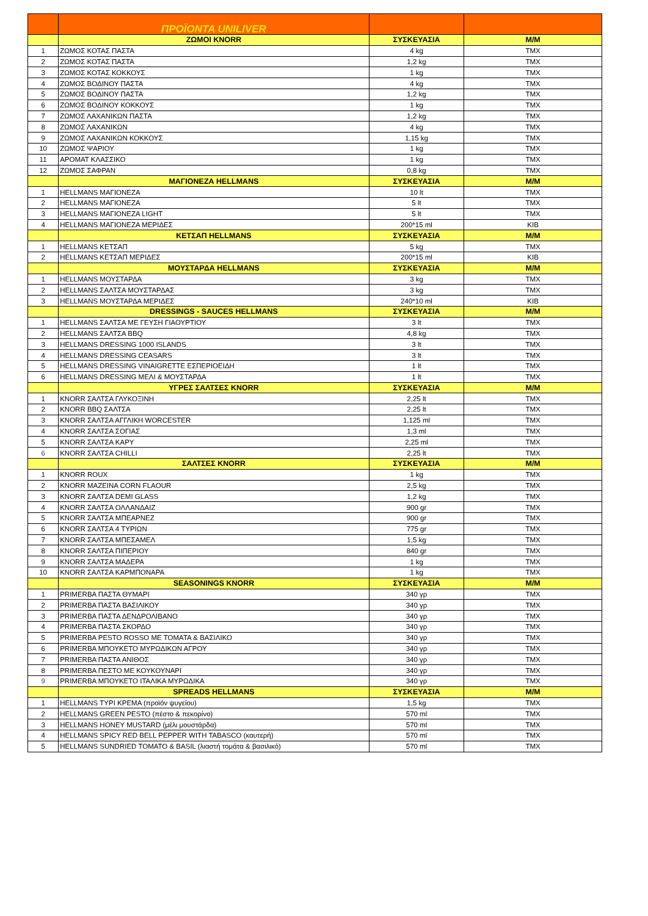| | ΠΡΟΪΟΝΤΑ UNILIVER | | |
| | ΖΩΜΟΙ KNORR | ΣΥΣΚΕΥΑΣΙΑ | Μ/Μ |
| 1 | ΖΩΜΟΣ ΚΟΤΑΣ ΠΑΣΤΑ | 4 kg | ΤΜΧ |
| 2 | ΖΩΜΟΣ ΚΟΤΑΣ ΠΑΣΤΑ | 1,2 kg | ΤΜΧ |
| 3 | ΖΩΜΟΣ ΚΟΤΑΣ ΚΟΚΚΟΥΣ | 1 kg | ΤΜΧ |
| 4 | ΖΩΜΟΣ ΒΟΔΙΝΟΥ ΠΑΣΤΑ | 4 kg | ΤΜΧ |
| 5 | ΖΩΜΟΣ ΒΟΔΙΝΟΥ ΠΑΣΤΑ | 1,2 kg | ΤΜΧ |
| 6 | ΖΩΜΟΣ ΒΟΔΙΝΟΥ ΚΟΚΚΟΥΣ | 1 kg | ΤΜΧ |
| 7 | ΖΩΜΟΣ ΛΑΧΑΝΙΚΩΝ ΠΑΣΤΑ | 1,2 kg | ΤΜΧ |
| 8 | ΖΩΜΟΣ ΛΑΧΑΝΙΚΩΝ | 4 kg | ΤΜΧ |
| 9 | ΖΩΜΟΣ ΛΑΧΑΝΙΚΩΝ ΚΟΚΚΟΥΣ | 1,15 kg | ΤΜΧ |
| 10 | ΖΩΜΟΣ ΨΑΡΙΟΥ | 1 kg | ΤΜΧ |
| 11 | ΑΡΟΜΑΤ ΚΛΑΣΣΙΚΟ | 1 kg | ΤΜΧ |
| 12 | ΖΩΜΟΣ ΣΑΦΡΑΝ | 0,8 kg | ΤΜΧ |
| | ΜΑΓΙΟΝΕΖΑ HELLMANS | ΣΥΣΚΕΥΑΣΙΑ | Μ/Μ |
| 1 | HELLMANS ΜΑΓΙΟΝΕΖΑ | 10 lt | ΤΜΧ |
| 2 | HELLMANS ΜΑΓΙΟΝΕΖΑ | 5 lt | ΤΜΧ |
| 3 | HELLMANS ΜΑΓΙΟΝΕΖΑ LIGHT | 5 lt | ΤΜΧ |
| 4 | HELLMANS ΜΑΓΙΟΝΕΖΑ ΜΕΡΙΔΕΣ | 200*15 ml | ΚΙΒ |
| | ΚΕΤΣΑΠ HELLMANS | ΣΥΣΚΕΥΑΣΙΑ | Μ/Μ |
| 1 | HELLMANS ΚΕΤΣΑΠ | 5 kg | ΤΜΧ |
| 2 | HELLMANS ΚΕΤΣΑΠ ΜΕΡΙΔΕΣ | 200*15 ml | ΚΙΒ |
| | ΜΟΥΣΤΑΡΔΑ HELLMANS | ΣΥΣΚΕΥΑΣΙΑ | Μ/Μ |
| 1 | HELLMANS ΜΟΥΣΤΑΡΔΑ | 3 kg | ΤΜΧ |
| 2 | HELLMANS ΣΑΛΤΣΑ ΜΟΥΣΤΑΡΔΑΣ | 3 kg | ΤΜΧ |
| 3 | HELLMANS ΜΟΥΣΤΑΡΔΑ ΜΕΡΙΔΕΣ | 240*10 ml | ΚΙΒ |
| | DRESSINGS - SAUCES HELLMANS | ΣΥΣΚΕΥΑΣΙΑ | Μ/Μ |
| 1 | HELLMANS ΣΑΛΤΣΑ ΜΕ ΓΕΥΣΗ ΓΙΑΟΥΡΤΙΟΥ | 3 lt | ΤΜΧ |
| 2 | HELLMANS ΣΑΛΤΣΑ BBQ | 4,8 kg | ΤΜΧ |
| 3 | HELLMANS DRESSING 1000 ISLANDS | 3 lt | ΤΜΧ |
| 4 | HELLMANS DRESSING CEASARS | 3 lt | ΤΜΧ |
| 5 | HELLMANS DRESSING VINAIGRETTE ΕΣΠΕΡΙΟΕΙΔΗ | 1 lt | ΤΜΧ |
| 6 | HELLMANS DRESSING ΜΕΛΙ & ΜΟΥΣΤΑΡΔΑ | 1 lt | ΤΜΧ |
| | ΥΓΡΕΣ ΣΑΛΤΣΕΣ KNORR | ΣΥΣΚΕΥΑΣΙΑ | Μ/Μ |
| 1 | KNORR ΣΑΛΤΣΑ ΓΛΥΚΟΞΙΝΗ | 2,25 lt | ΤΜΧ |
| 2 | KNORR BBQ ΣΑΛΤΣΑ | 2,25 lt | ΤΜΧ |
| 3 | KNORR ΣΑΛΤΣΑ ΑΓΓΛΙΚΗ WORCESTER | 1,125 ml | ΤΜΧ |
| 4 | KNORR ΣΑΛΤΣΑ ΣΟΓΙΑΣ | 1,3 ml | ΤΜΧ |
| 5 | KNORR ΣΑΛΤΣΑ ΚΑΡΥ | 2,25 ml | ΤΜΧ |
| 6 | KNORR ΣΑΛΤΣΑ CHILLI | 2,25 lt | ΤΜΧ |
| | ΣΑΛΤΣΕΣ KNORR | ΣΥΣΚΕΥΑΣΙΑ | Μ/Μ |
| 1 | KNORR ROUX | 1 kg | ΤΜΧ |
| 2 | KNORR ΜΑΖΕΙΝΑ CORN FLAOUR | 2,5 kg | ΤΜΧ |
| 3 | KNORR ΣΑΛΤΣΑ DEMI GLASS | 1,2 kg | ΤΜΧ |
| 4 | KNORR ΣΑΛΤΣΑ ΟΛΛΑΝΔΑΙΖ | 900 gr | ΤΜΧ |
| 5 | KNORR ΣΑΛΤΣΑ ΜΠΕΑΡΝΕΖ | 900 gr | ΤΜΧ |
| 6 | KNORR ΣΑΛΤΣΑ 4 ΤΥΡΙΩΝ | 775 gr | ΤΜΧ |
| 7 | KNORR ΣΑΛΤΣΑ ΜΠΕΣΑΜΕΛ | 1,5 kg | ΤΜΧ |
| 8 | KNORR ΣΑΛΤΣΑ ΠΙΠΕΡΙΟΥ | 840 gr | ΤΜΧ |
| 9 | KNORR ΣΑΛΤΣΑ ΜΑΔΕΡΑ | 1 kg | ΤΜΧ |
| 10 | KNORR ΣΑΛΤΣΑ ΚΑΡΜΠΟΝΑΡΑ | 1 kg | ΤΜΧ |
| | SEASONINGS KNORR | ΣΥΣΚΕΥΑΣΙΑ | Μ/Μ |
| 1 | PRIMERBA ΠΑΣΤΑ ΘΥΜΑΡΙ | 340 γρ | ΤΜΧ |
| 2 | PRIMERBA ΠΑΣΤΑ ΒΑΣΙΛΙΚΟΥ | 340 γρ | ΤΜΧ |
| 3 | PRIMERBA ΠΑΣΤΑ ΔΕΝΔΡΟΛΙΒΑΝΟ | 340 γρ | ΤΜΧ |
| 4 | PRIMERBA ΠΑΣΤΑ ΣΚΟΡΔΟ | 340 γρ | ΤΜΧ |
| 5 | PRIMERBA PESTO ROSSO ΜΕ ΤΟΜΑΤΑ & ΒΑΣΙΛΙΚΟ | 340 γρ | ΤΜΧ |
| 6 | PRIMERBA ΜΠΟΥΚΕΤΟ ΜΥΡΩΔΙΚΩΝ ΑΓΡΟΥ | 340 γρ | ΤΜΧ |
| 7 | PRIMERBA ΠΑΣΤΑ ΑΝΙΘΟΣ | 340 γρ | ΤΜΧ |
| 8 | PRIMERBA ΠΕΣΤΟ ΜΕ ΚΟΥΚΟΥΝΑΡΙ | 340 γρ | ΤΜΧ |
| 9 | PRIMERBA ΜΠΟΥΚΕΤΟ ΙΤΑΛΙΚΑ ΜΥΡΩΔΙΚΑ | 340 γρ | ΤΜΧ |
| | SPREADS HELLMANS | ΣΥΣΚΕΥΑΣΙΑ | Μ/Μ |
| 1 | HELLMANS ΤΥΡΙ ΚΡΕΜΑ (προϊόν ψυγείου) | 1,5 kg | ΤΜΧ |
| 2 | HELLMANS GREEN PESTO (πέστο & πεκορίνο) | 570 ml | ΤΜΧ |
| 3 | HELLMANS HONEY MUSTARD (μέλι μουστάρδα) | 570 ml | ΤΜΧ |
| 4 | HELLMANS SPICY RED BELL PEPPER WITH TABASCO (καυτερή) | 570 ml | ΤΜΧ |
| 5 | HELLMANS SUNDRIED TOMATO & BASIL (λιαστή τομάτα & βασιλικό) | 570 ml | ΤΜΧ |